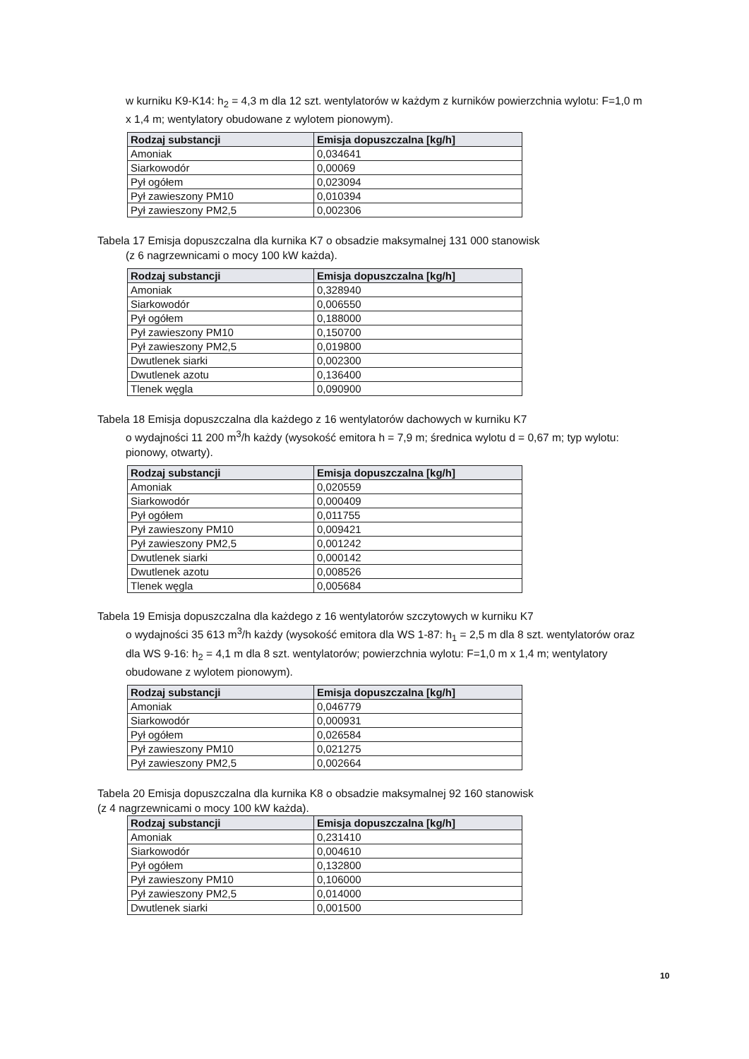w kurniku K9-K14: h<sub>2</sub> = 4,3 m dla 12 szt. wentylatorów w każdym z kurników powierzchnia wylotu: F=1,0 m x 1,4 m; wentylatory obudowane z wylotem pionowym).
| Rodzaj substancji | Emisja dopuszczalna [kg/h] |
| --- | --- |
| Amoniak | 0,034641 |
| Siarkowodór | 0,00069 |
| Pył ogółem | 0,023094 |
| Pył zawieszony PM10 | 0,010394 |
| Pył zawieszony PM2,5 | 0,002306 |
Tabela 17 Emisja dopuszczalna dla kurnika K7 o obsadzie maksymalnej 131 000 stanowisk
(z 6 nagrzewnicami o mocy 100 kW każda).
| Rodzaj substancji | Emisja dopuszczalna [kg/h] |
| --- | --- |
| Amoniak | 0,328940 |
| Siarkowodór | 0,006550 |
| Pył ogółem | 0,188000 |
| Pył zawieszony PM10 | 0,150700 |
| Pył zawieszony PM2,5 | 0,019800 |
| Dwutlenek siarki | 0,002300 |
| Dwutlenek azotu | 0,136400 |
| Tlenek węgla | 0,090900 |
Tabela 18 Emisja dopuszczalna dla każdego z 16 wentylatorów dachowych w kurniku K7
o wydajności 11 200 m<sup>3</sup>/h każdy (wysokość emitora h = 7,9 m; średnica wylotu d = 0,67 m; typ wylotu: pionowy, otwarty).
| Rodzaj substancji | Emisja dopuszczalna [kg/h] |
| --- | --- |
| Amoniak | 0,020559 |
| Siarkowodór | 0,000409 |
| Pył ogółem | 0,011755 |
| Pył zawieszony PM10 | 0,009421 |
| Pył zawieszony PM2,5 | 0,001242 |
| Dwutlenek siarki | 0,000142 |
| Dwutlenek azotu | 0,008526 |
| Tlenek węgla | 0,005684 |
Tabela 19 Emisja dopuszczalna dla każdego z 16 wentylatorów szczytowych w kurniku K7
o wydajności 35 613 m<sup>3</sup>/h każdy (wysokość emitora dla WS 1-87: h<sub>1</sub> = 2,5 m dla 8 szt. wentylatorów oraz dla WS 9-16: h<sub>2</sub> = 4,1 m dla 8 szt. wentylatorów; powierzchnia wylotu: F=1,0 m x 1,4 m; wentylatory obudowane z wylotem pionowym).
| Rodzaj substancji | Emisja dopuszczalna [kg/h] |
| --- | --- |
| Amoniak | 0,046779 |
| Siarkowodór | 0,000931 |
| Pył ogółem | 0,026584 |
| Pył zawieszony PM10 | 0,021275 |
| Pył zawieszony PM2,5 | 0,002664 |
Tabela 20 Emisja dopuszczalna dla kurnika K8 o obsadzie maksymalnej 92 160 stanowisk
(z 4 nagrzewnicami o mocy 100 kW każda).
| Rodzaj substancji | Emisja dopuszczalna [kg/h] |
| --- | --- |
| Amoniak | 0,231410 |
| Siarkowodór | 0,004610 |
| Pył ogółem | 0,132800 |
| Pył zawieszony PM10 | 0,106000 |
| Pył zawieszony PM2,5 | 0,014000 |
| Dwutlenek siarki | 0,001500 |
10